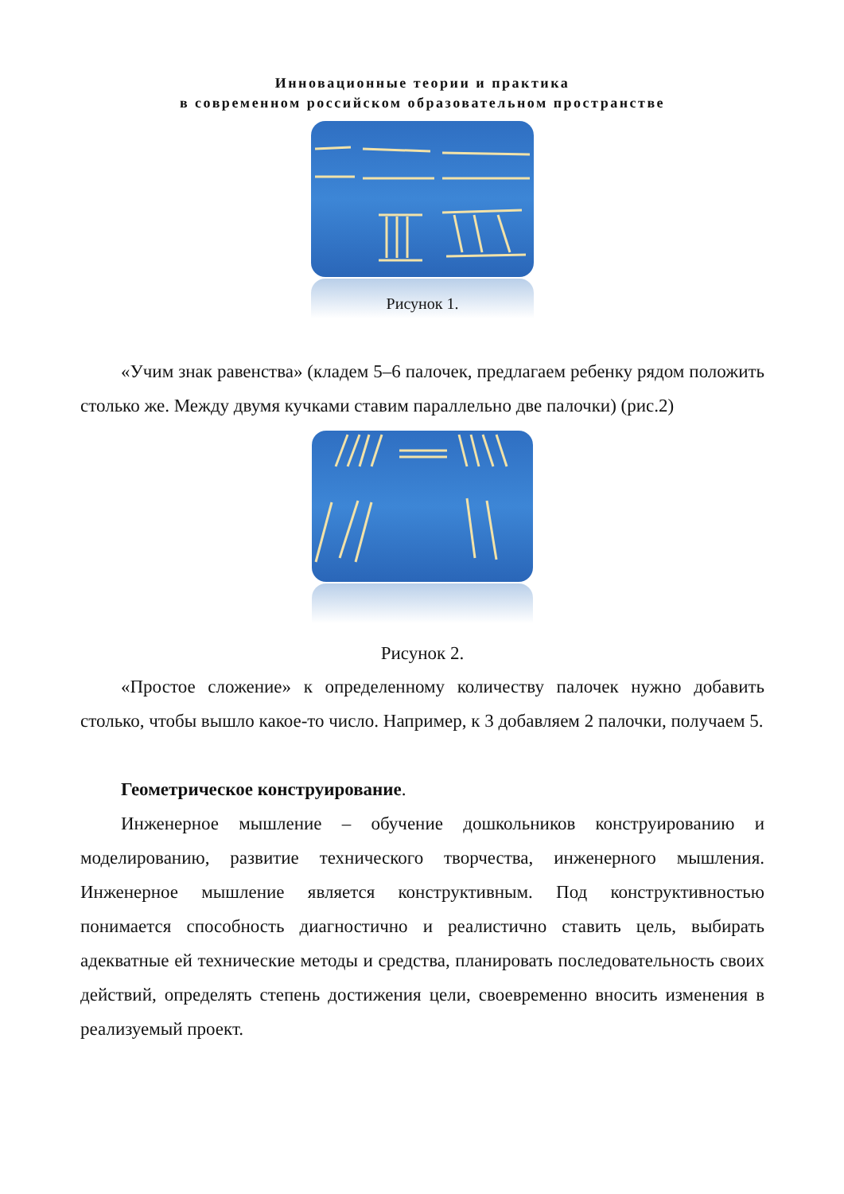Инновационные теории и практика
в современном российском образовательном пространстве
Рисунок 1.
«Учим знак равенства» (кладем 5–6 палочек, предлагаем ребенку рядом положить столько же. Между двумя кучками ставим параллельно две палочки) (рис.2)
Рисунок 2.
«Простое сложение» к определенному количеству палочек нужно добавить столько, чтобы вышло какое-то число. Например, к 3 добавляем 2 палочки, получаем 5.
Геометрическое конструирование.
Инженерное мышление – обучение дошкольников конструированию и моделированию, развитие технического творчества, инженерного мышления. Инженерное мышление является конструктивным. Под конструктивностью понимается способность диагностично и реалистично ставить цель, выбирать адекватные ей технические методы и средства, планировать последовательность своих действий, определять степень достижения цели, своевременно вносить изменения в реализуемый проект.